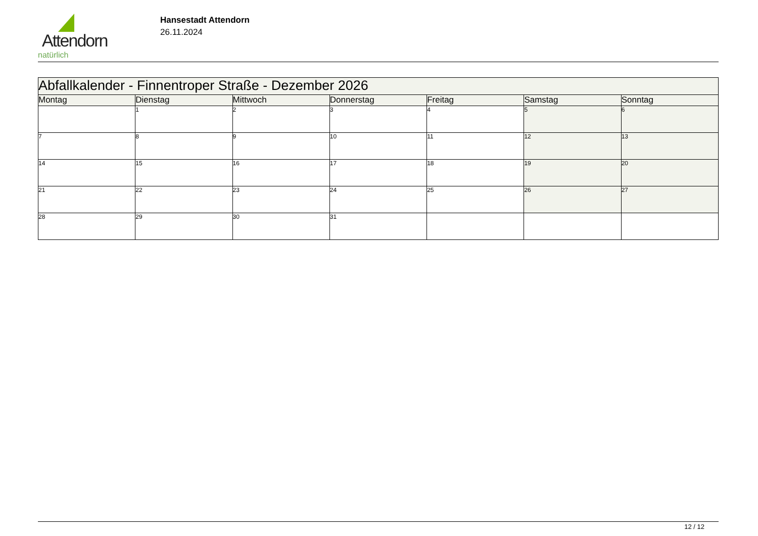Attendorn
natürlich
Hansestadt Attendorn
26.11.2024
| Abfallkalender - Finnentroper Straße - Dezember 2026 | | | | | | |
| Montag | Dienstag | Mittwoch | Donnerstag | Freitag | Samstag | Sonntag |
| | 1 | 2 | 3 | 4 | 5 | 6 |
| 7 | 8 | 9 | 10 | 11 | 12 | 13 |
| 14 | 15 | 16 | 17 | 18 | 19 | 20 |
| 21 | 22 | 23 | 24 | 25 | 26 | 27 |
| 28 | 29 | 30 | 31 | | | |
12 / 12